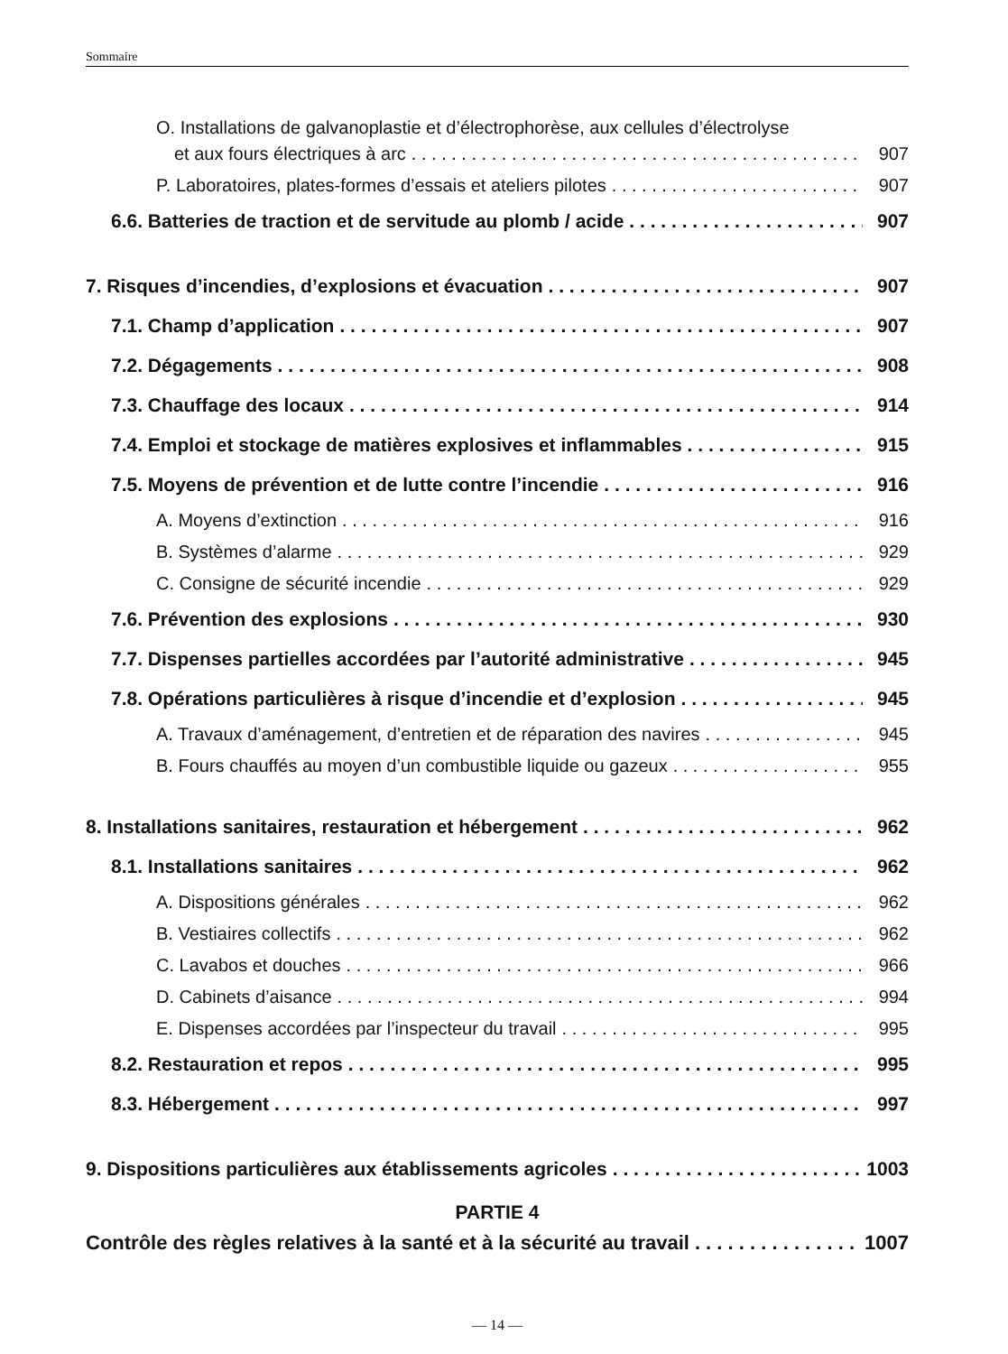Sommaire
O. Installations de galvanoplastie et d’électrophorèse, aux cellules d’électrolyse
et aux fours électriques à arc 907
P. Laboratoires, plates-formes d’essais et ateliers pilotes 907
6.6. Batteries de traction et de servitude au plomb / acide 907
7. Risques d’incendies, d’explosions et évacuation 907
7.1. Champ d’application 907
7.2. Dégagements 908
7.3. Chauffage des locaux 914
7.4. Emploi et stockage de matières explosives et inflammables 915
7.5. Moyens de prévention et de lutte contre l’incendie 916
A. Moyens d’extinction 916
B. Systèmes d’alarme 929
C. Consigne de sécurité incendie 929
7.6. Prévention des explosions 930
7.7. Dispenses partielles accordées par l’autorité administrative 945
7.8. Opérations particulières à risque d’incendie et d’explosion 945
A. Travaux d’aménagement, d’entretien et de réparation des navires 945
B. Fours chauffés au moyen d’un combustible liquide ou gazeux 955
8. Installations sanitaires, restauration et hébergement 962
8.1. Installations sanitaires 962
A. Dispositions générales 962
B. Vestiaires collectifs 962
C. Lavabos et douches 966
D. Cabinets d’aisance 994
E. Dispenses accordées par l’inspecteur du travail 995
8.2. Restauration et repos 995
8.3. Hébergement 997
9. Dispositions particulières aux établissements agricoles 1003
PARTIE 4
Contrôle des règles relatives à la santé et à la sécurité au travail 1007
— 14 —